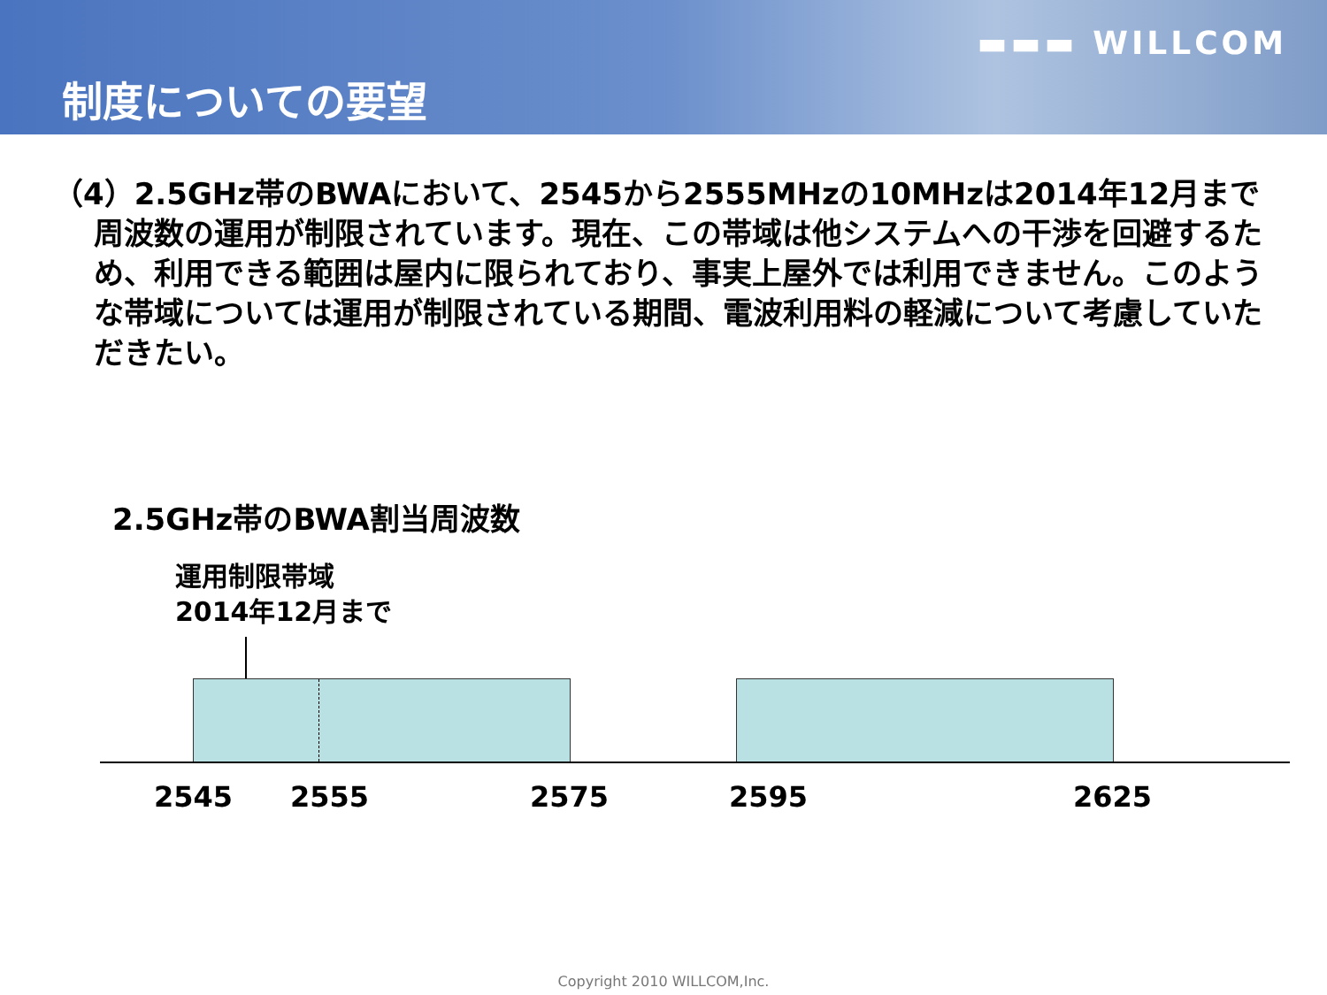▬▬▬ WILLCOM
制度についての要望
（4）2.5GHz帯のBWAにおいて、2545から2555MHzの10MHzは2014年12月まで周波数の運用が制限されています。現在、この帯域は他システムへの干渉を回避するため、利用できる範囲は屋内に限られており、事実上屋外では利用できません。このような帯域については運用が制限されている期間、電波利用料の軽減について考慮していただきたい。
2.5GHz帯のBWA割当周波数
運用制限帯域
2014年12月まで
2545 2555 2575 2595 2625
Copyright 2010 WILLCOM,Inc.